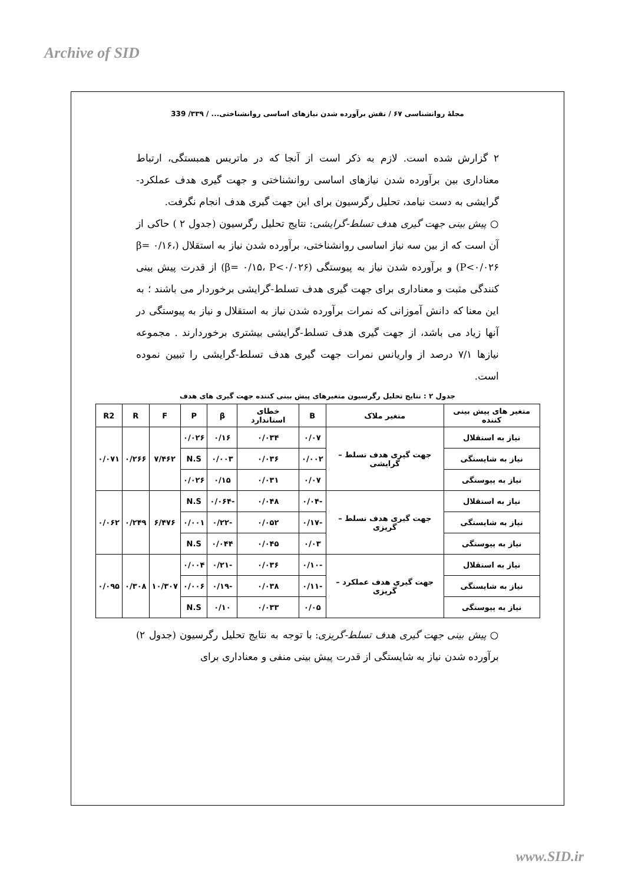Archive of SID
مجلهٔ روانشناسی ۶۷ / نقش برآورده شدن نیازهای اساسی روانشناختی... / ۳۳۹/ 339
۲ گزارش شده است. لازم به ذکر است از آنجا که در ماتریس همبستگی، ارتباط معناداری بین برآورده شدن نیازهای اساسی روانشناختی و جهت گیری هدف عملکرد-گرایشی به دست نیامد، تحلیل رگرسیون برای این جهت گیری هدف انجام نگرفت.
○ پیش بینی جهت گیری هدف تسلط-گرایشی: نتایج تحلیل رگرسیون (جدول ۲ ) حاکی از آن است که از بین سه نیاز اساسی روانشناختی، برآورده شدن نیاز به استقلال (β= ۰/۱۶، P<۰/۰۲۶) و برآورده شدن نیاز به پیوستگی (β= ۰/۱۵، P<۰/۰۲۶) از قدرت پیش بینی کنندگی مثبت و معناداری برای جهت گیری هدف تسلط-گرایشی برخوردار می باشند ؛ به این معنا که دانش آموزانی که نمرات برآورده شدن نیاز به استقلال و نیاز به پیوستگی در آنها زیاد می باشد، از جهت گیری هدف تسلط-گرایشی بیشتری برخوردارند . مجموعه نیازها ۷/۱ درصد از واریانس نمرات جهت گیری هدف تسلط-گرایشی را تبیین نموده است.
جدول ۲ : نتایج تحلیل رگرسیون متغیرهای پیش بینی کننده جهت گیری های هدف
| متغیر های پیش بینی کننده | متغیر ملاک | B | خطای استاندارد | β | P | F | R | R2 |
| --- | --- | --- | --- | --- | --- | --- | --- | --- |
| نیاز به استقلال | جهت گیری هدف تسلط – گرایشی | ۰/۰۷ | ۰/۰۳۴ | ۰/۱۶ | ۰/۰۲۶ | ۷/۴۶۲ | ۰/۲۶۶ | ۰/۰۷۱ |
| نیاز به شایستگی | | ۰/۰۰۲ | ۰/۰۳۶ | ۰/۰۰۳ | N.S | | | |
| نیاز به پیوستگی | | ۰/۰۷ | ۰/۰۳۱ | ۰/۱۵ | ۰/۰۲۶ | | | |
| نیاز به استقلال | جهت گیری هدف تسلط – گریزی | -۰/۰۴ | ۰/۰۴۸ | -۰/۰۶۴ | N.S | ۶/۴۷۶ | ۰/۲۴۹ | ۰/۰۶۲ |
| نیاز به شایستگی | | -۰/۱۷ | ۰/۰۵۲ | -۰/۲۲ | ۰/۰۰۱ | | | |
| نیاز به پیوستگی | | ۰/۰۳ | ۰/۰۴۵ | ۰/۰۴۴ | N.S | | | |
| نیاز به استقلال | جهت گیری هدف عملکرد – گریزی | -۰/۱۰ | ۰/۰۳۶ | -۰/۲۱ | ۰/۰۰۴ | ۱۰/۳۰۷ | ۰/۳۰۸ | ۰/۰۹۵ |
| نیاز به شایستگی | | -۰/۱۱ | ۰/۰۳۸ | -۰/۱۹ | ۰/۰۰۶ | | | |
| نیاز به پیوستگی | | ۰/۰۵ | ۰/۰۳۳ | ۰/۱۰ | N.S | | | |
○ پیش بینی جهت گیری هدف تسلط-گریزی: با توجه به نتایج تحلیل رگرسیون (جدول ۲) برآورده شدن نیاز به شایستگی از قدرت پیش بینی منفی و معناداری برای
www.SID.ir